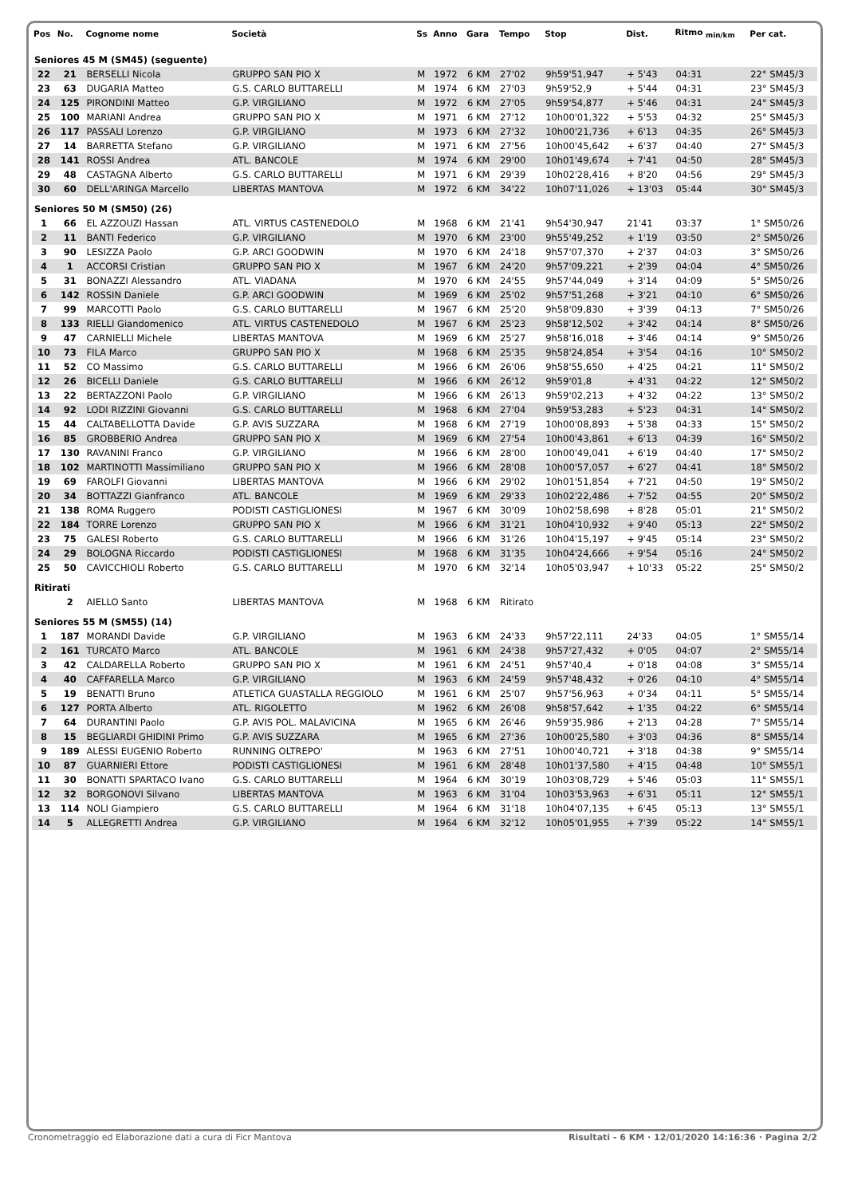| Pos | No. | Cognome nome | Società | Ss | Anno | Gara | Tempo | Stop | Dist. | Ritmo <sub>min/km</sub> | Per cat. |
| --- | --- | --- | --- | --- | --- | --- | --- | --- | --- | --- | --- |
| Seniores 45 M (SM45) (seguente) | | | | | | | | | | | |
| 22 | 21 | BERSELLI Nicola | GRUPPO SAN PIO X | M | 1972 | 6 KM | 27'02 | 9h59'51,947 | + 5'43 | 04:31 | 22° SM45/3 |
| 23 | 63 | DUGARIA Matteo | G.S. CARLO BUTTARELLI | M | 1974 | 6 KM | 27'03 | 9h59'52,9 | + 5'44 | 04:31 | 23° SM45/3 |
| 24 | 125 | PIRONDINI Matteo | G.P. VIRGILIANO | M | 1972 | 6 KM | 27'05 | 9h59'54,877 | + 5'46 | 04:31 | 24° SM45/3 |
| 25 | 100 | MARIANI Andrea | GRUPPO SAN PIO X | M | 1971 | 6 KM | 27'12 | 10h00'01,322 | + 5'53 | 04:32 | 25° SM45/3 |
| 26 | 117 | PASSALI Lorenzo | G.P. VIRGILIANO | M | 1973 | 6 KM | 27'32 | 10h00'21,736 | + 6'13 | 04:35 | 26° SM45/3 |
| 27 | 14 | BARRETTA Stefano | G.P. VIRGILIANO | M | 1971 | 6 KM | 27'56 | 10h00'45,642 | + 6'37 | 04:40 | 27° SM45/3 |
| 28 | 141 | ROSSI Andrea | ATL. BANCOLE | M | 1974 | 6 KM | 29'00 | 10h01'49,674 | + 7'41 | 04:50 | 28° SM45/3 |
| 29 | 48 | CASTAGNA Alberto | G.S. CARLO BUTTARELLI | M | 1971 | 6 KM | 29'39 | 10h02'28,416 | + 8'20 | 04:56 | 29° SM45/3 |
| 30 | 60 | DELL'ARINGA Marcello | LIBERTAS MANTOVA | M | 1972 | 6 KM | 34'22 | 10h07'11,026 | + 13'03 | 05:44 | 30° SM45/3 |
| Seniores 50 M (SM50) (26) | | | | | | | | | | | |
| 1 | 66 | EL AZZOUZI Hassan | ATL. VIRTUS CASTENEDOLO | M | 1968 | 6 KM | 21'41 | 9h54'30,947 | 21'41 | 03:37 | 1° SM50/26 |
| 2 | 11 | BANTI Federico | G.P. VIRGILIANO | M | 1970 | 6 KM | 23'00 | 9h55'49,252 | + 1'19 | 03:50 | 2° SM50/26 |
| 3 | 90 | LESIZZA Paolo | G.P. ARCI GOODWIN | M | 1970 | 6 KM | 24'18 | 9h57'07,370 | + 2'37 | 04:03 | 3° SM50/26 |
| 4 | 1 | ACCORSI Cristian | GRUPPO SAN PIO X | M | 1967 | 6 KM | 24'20 | 9h57'09,221 | + 2'39 | 04:04 | 4° SM50/26 |
| 5 | 31 | BONAZZI Alessandro | ATL. VIADANA | M | 1970 | 6 KM | 24'55 | 9h57'44,049 | + 3'14 | 04:09 | 5° SM50/26 |
| 6 | 142 | ROSSIN Daniele | G.P. ARCI GOODWIN | M | 1969 | 6 KM | 25'02 | 9h57'51,268 | + 3'21 | 04:10 | 6° SM50/26 |
| 7 | 99 | MARCOTTI Paolo | G.S. CARLO BUTTARELLI | M | 1967 | 6 KM | 25'20 | 9h58'09,830 | + 3'39 | 04:13 | 7° SM50/26 |
| 8 | 133 | RIELLI Giandomenico | ATL. VIRTUS CASTENEDOLO | M | 1967 | 6 KM | 25'23 | 9h58'12,502 | + 3'42 | 04:14 | 8° SM50/26 |
| 9 | 47 | CARNIELLI Michele | LIBERTAS MANTOVA | M | 1969 | 6 KM | 25'27 | 9h58'16,018 | + 3'46 | 04:14 | 9° SM50/26 |
| 10 | 73 | FILA Marco | GRUPPO SAN PIO X | M | 1968 | 6 KM | 25'35 | 9h58'24,854 | + 3'54 | 04:16 | 10° SM50/2 |
| 11 | 52 | CO Massimo | G.S. CARLO BUTTARELLI | M | 1966 | 6 KM | 26'06 | 9h58'55,650 | + 4'25 | 04:21 | 11° SM50/2 |
| 12 | 26 | BICELLI Daniele | G.S. CARLO BUTTARELLI | M | 1966 | 6 KM | 26'12 | 9h59'01,8 | + 4'31 | 04:22 | 12° SM50/2 |
| 13 | 22 | BERTAZZONI Paolo | G.P. VIRGILIANO | M | 1966 | 6 KM | 26'13 | 9h59'02,213 | + 4'32 | 04:22 | 13° SM50/2 |
| 14 | 92 | LODI RIZZINI Giovanni | G.S. CARLO BUTTARELLI | M | 1968 | 6 KM | 27'04 | 9h59'53,283 | + 5'23 | 04:31 | 14° SM50/2 |
| 15 | 44 | CALTABELLOTTA Davide | G.P. AVIS SUZZARA | M | 1968 | 6 KM | 27'19 | 10h00'08,893 | + 5'38 | 04:33 | 15° SM50/2 |
| 16 | 85 | GROBBERIO Andrea | GRUPPO SAN PIO X | M | 1969 | 6 KM | 27'54 | 10h00'43,861 | + 6'13 | 04:39 | 16° SM50/2 |
| 17 | 130 | RAVANINI Franco | G.P. VIRGILIANO | M | 1966 | 6 KM | 28'00 | 10h00'49,041 | + 6'19 | 04:40 | 17° SM50/2 |
| 18 | 102 | MARTINOTTI Massimiliano | GRUPPO SAN PIO X | M | 1966 | 6 KM | 28'08 | 10h00'57,057 | + 6'27 | 04:41 | 18° SM50/2 |
| 19 | 69 | FAROLFI Giovanni | LIBERTAS MANTOVA | M | 1966 | 6 KM | 29'02 | 10h01'51,854 | + 7'21 | 04:50 | 19° SM50/2 |
| 20 | 34 | BOTTAZZI Gianfranco | ATL. BANCOLE | M | 1969 | 6 KM | 29'33 | 10h02'22,486 | + 7'52 | 04:55 | 20° SM50/2 |
| 21 | 138 | ROMA Ruggero | PODISTI CASTIGLIONESI | M | 1967 | 6 KM | 30'09 | 10h02'58,698 | + 8'28 | 05:01 | 21° SM50/2 |
| 22 | 184 | TORRE Lorenzo | GRUPPO SAN PIO X | M | 1966 | 6 KM | 31'21 | 10h04'10,932 | + 9'40 | 05:13 | 22° SM50/2 |
| 23 | 75 | GALESI Roberto | G.S. CARLO BUTTARELLI | M | 1966 | 6 KM | 31'26 | 10h04'15,197 | + 9'45 | 05:14 | 23° SM50/2 |
| 24 | 29 | BOLOGNA Riccardo | PODISTI CASTIGLIONESI | M | 1968 | 6 KM | 31'35 | 10h04'24,666 | + 9'54 | 05:16 | 24° SM50/2 |
| 25 | 50 | CAVICCHIOLI Roberto | G.S. CARLO BUTTARELLI | M | 1970 | 6 KM | 32'14 | 10h05'03,947 | + 10'33 | 05:22 | 25° SM50/2 |
| Ritirati | | | | | | | | | | | |
| | 2 | AIELLO Santo | LIBERTAS MANTOVA | M | 1968 | 6 KM | Ritirato | | | | |
| Seniores 55 M (SM55) (14) | | | | | | | | | | | |
| 1 | 187 | MORANDI Davide | G.P. VIRGILIANO | M | 1963 | 6 KM | 24'33 | 9h57'22,111 | 24'33 | 04:05 | 1° SM55/14 |
| 2 | 161 | TURCATO Marco | ATL. BANCOLE | M | 1961 | 6 KM | 24'38 | 9h57'27,432 | + 0'05 | 04:07 | 2° SM55/14 |
| 3 | 42 | CALDARELLA Roberto | GRUPPO SAN PIO X | M | 1961 | 6 KM | 24'51 | 9h57'40,4 | + 0'18 | 04:08 | 3° SM55/14 |
| 4 | 40 | CAFFARELLA Marco | G.P. VIRGILIANO | M | 1963 | 6 KM | 24'59 | 9h57'48,432 | + 0'26 | 04:10 | 4° SM55/14 |
| 5 | 19 | BENATTI Bruno | ATLETICA GUASTALLA REGGIOLO | M | 1961 | 6 KM | 25'07 | 9h57'56,963 | + 0'34 | 04:11 | 5° SM55/14 |
| 6 | 127 | PORTA Alberto | ATL. RIGOLETTO | M | 1962 | 6 KM | 26'08 | 9h58'57,642 | + 1'35 | 04:22 | 6° SM55/14 |
| 7 | 64 | DURANTINI Paolo | G.P. AVIS POL. MALAVICINA | M | 1965 | 6 KM | 26'46 | 9h59'35,986 | + 2'13 | 04:28 | 7° SM55/14 |
| 8 | 15 | BEGLIARDI GHIDINI Primo | G.P. AVIS SUZZARA | M | 1965 | 6 KM | 27'36 | 10h00'25,580 | + 3'03 | 04:36 | 8° SM55/14 |
| 9 | 189 | ALESSI EUGENIO Roberto | RUNNING OLTREPO' | M | 1963 | 6 KM | 27'51 | 10h00'40,721 | + 3'18 | 04:38 | 9° SM55/14 |
| 10 | 87 | GUARNIERI Ettore | PODISTI CASTIGLIONESI | M | 1961 | 6 KM | 28'48 | 10h01'37,580 | + 4'15 | 04:48 | 10° SM55/1 |
| 11 | 30 | BONATTI SPARTACO Ivano | G.S. CARLO BUTTARELLI | M | 1964 | 6 KM | 30'19 | 10h03'08,729 | + 5'46 | 05:03 | 11° SM55/1 |
| 12 | 32 | BORGONOVI Silvano | LIBERTAS MANTOVA | M | 1963 | 6 KM | 31'04 | 10h03'53,963 | + 6'31 | 05:11 | 12° SM55/1 |
| 13 | 114 | NOLI Giampiero | G.S. CARLO BUTTARELLI | M | 1964 | 6 KM | 31'18 | 10h04'07,135 | + 6'45 | 05:13 | 13° SM55/1 |
| 14 | 5 | ALLEGRETTI Andrea | G.P. VIRGILIANO | M | 1964 | 6 KM | 32'12 | 10h05'01,955 | + 7'39 | 05:22 | 14° SM55/1 |
Cronometraggio ed Elaborazione dati a cura di Ficr Mantova Risultati - 6 KM · 12/01/2020 14:16:36 · Pagina 2/2